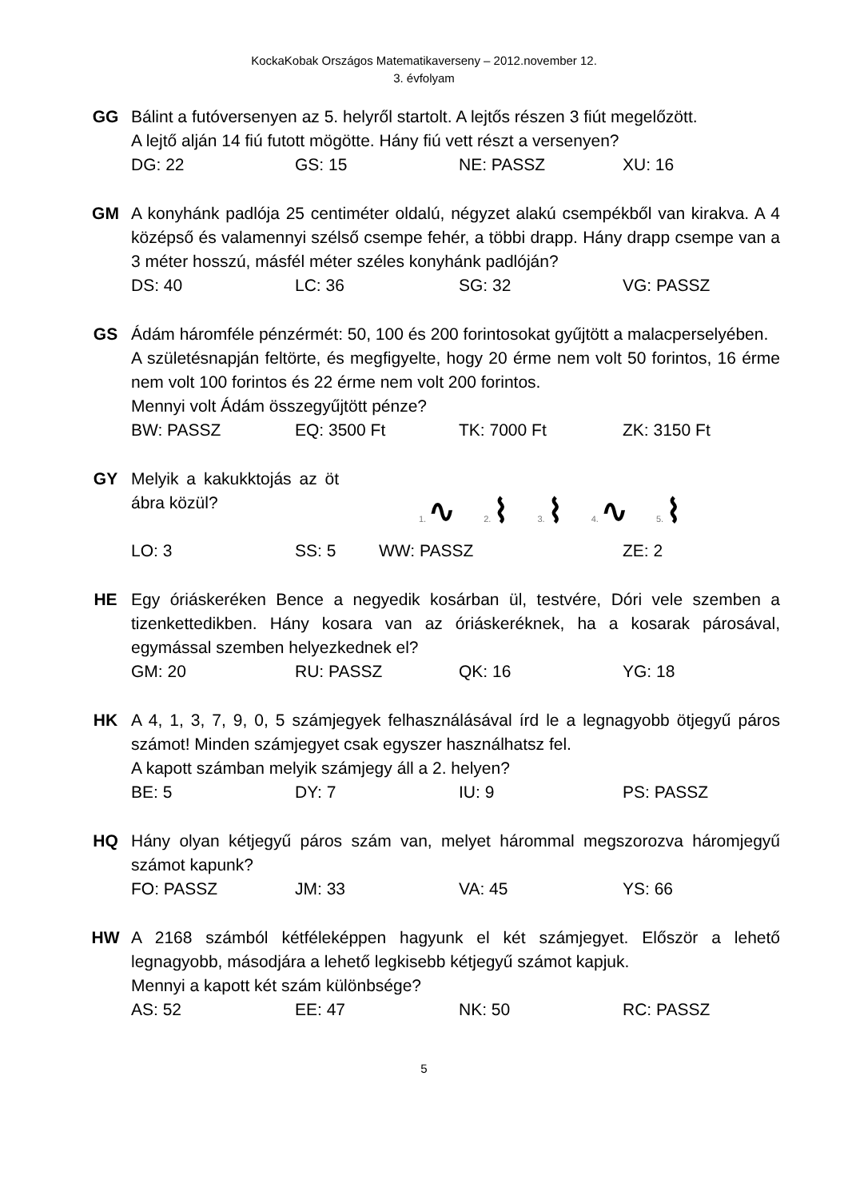KockaKobak Országos Matematikaverseny – 2012.november 12.
3. évfolyam
GG Bálint a futóversenyen az 5. helyről startolt. A lejtős részen 3 fiút megelőzött.
A lejtő alján 14 fiú futott mögötte. Hány fiú vett részt a versenyen?
DG: 22 GS: 15 NE: PASSZ XU: 16
GM A konyhánk padlója 25 centiméter oldalú, négyzet alakú csempékből van kirakva. A 4 középső és valamennyi szélső csempe fehér, a többi drapp. Hány drapp csempe van a 3 méter hosszú, másfél méter széles konyhánk padlóján?
DS: 40 LC: 36 SG: 32 VG: PASSZ
GS Ádám háromféle pénzérmét: 50, 100 és 200 forintosokat gyűjtött a malacperselyében.
A születésnapján feltörte, és megfigyelte, hogy 20 érme nem volt 50 forintos, 16 érme nem volt 100 forintos és 22 érme nem volt 200 forintos.
Mennyi volt Ádám összegyűjtött pénze?
BW: PASSZ EQ: 3500 Ft TK: 7000 Ft ZK: 3150 Ft
GY Melyik a kakukktojás az öt ábra közül?
1. ∿
2. ⌇
3. ⌇
4. ∿
5. ⌇
LO: 3 SS: 5 WW: PASSZ ZE: 2
HE Egy óriáskeréken Bence a negyedik kosárban ül, testvére, Dóri vele szemben a tizenkettedikben. Hány kosara van az óriáskeréknek, ha a kosarak párosával, egymással szemben helyezkednek el?
GM: 20 RU: PASSZ QK: 16 YG: 18
HK A 4, 1, 3, 7, 9, 0, 5 számjegyek felhasználásával írd le a legnagyobb ötjegyű páros számot! Minden számjegyet csak egyszer használhatsz fel.
A kapott számban melyik számjegy áll a 2. helyen?
BE: 5 DY: 7 IU: 9 PS: PASSZ
HQ Hány olyan kétjegyű páros szám van, melyet hárommal megszorozva háromjegyű számot kapunk?
FO: PASSZ JM: 33 VA: 45 YS: 66
HW A 2168 számból kétféleképpen hagyunk el két számjegyet. Először a lehető legnagyobb, másodjára a lehető legkisebb kétjegyű számot kapjuk.
Mennyi a kapott két szám különbsége?
AS: 52 EE: 47 NK: 50 RC: PASSZ
5